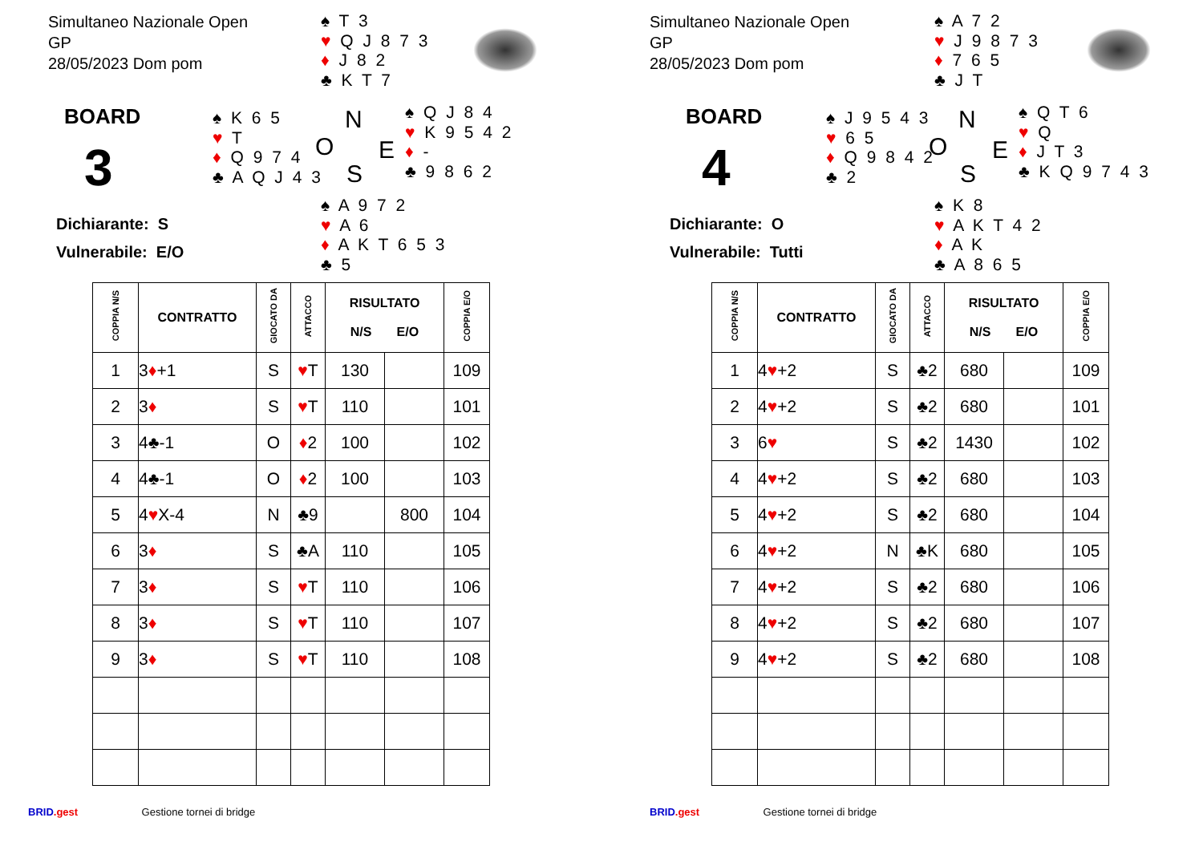Simultaneo Nazionale Open
GP
28/05/2023 Dom pom
♠ T 3
♥ Q J 8 7 3
♦ J 8 2
♣ K T 7
BOARD
3
♠ K 6 5
♥ T
♦ Q 9 7 4
♣ A Q J 4 3
N
O E
S
♠ Q J 8 4
♥ K 9 5 4 2
♦ -
♣ 9 8 6 2
Dichiarante: S
Vulnerabile: E/O
♠ A 9 7 2
♥ A 6
♦ A K T 6 5 3
♣ 5
| COPPIA N/S | CONTRATTO | GIOCATO DA | ATTACCO | RISULTATO N/S E/O | | COPPIA E/O |
| --- | --- | --- | --- | --- | --- | --- |
| 1 | 3 ♦ +1 | S | ♥ T | 130 | | 109 |
| 2 | 3 ♦ | S | ♥ T | 110 | | 101 |
| 3 | 4♣-1 | O | ♦ 2 | 100 | | 102 |
| 4 | 4♣-1 | O | ♦ 2 | 100 | | 103 |
| 5 | 4 ♥ X-4 | N | ♣9 | | 800 | 104 |
| 6 | 3 ♦ | S | ♣A | 110 | | 105 |
| 7 | 3 ♦ | S | ♥ T | 110 | | 106 |
| 8 | 3 ♦ | S | ♥ T | 110 | | 107 |
| 9 | 3 ♦ | S | ♥ T | 110 | | 108 |
BRID.gest Gestione tornei di bridge
Simultaneo Nazionale Open
GP
28/05/2023 Dom pom
♠ A 7 2
♥ J 9 8 7 3
♦ 7 6 5
♣ J T
BOARD
4
♠ J 9 5 4 3
♥ 6 5
♦ Q 9 8 4 2
♣ 2
N
O E
S
♠ Q T 6
♥ Q
♦ J T 3
♣ K Q 9 7 4 3
Dichiarante: O
Vulnerabile: Tutti
♠ K 8
♥ A K T 4 2
♦ A K
♣ A 8 6 5
| COPPIA N/S | CONTRATTO | GIOCATO DA | ATTACCO | RISULTATO N/S E/O | | COPPIA E/O |
| --- | --- | --- | --- | --- | --- | --- |
| 1 | 4 ♥ +2 | S | ♣2 | 680 | | 109 |
| 2 | 4 ♥ +2 | S | ♣2 | 680 | | 101 |
| 3 | 6 ♥ | S | ♣2 | 1430 | | 102 |
| 4 | 4 ♥ +2 | S | ♣2 | 680 | | 103 |
| 5 | 4 ♥ +2 | S | ♣2 | 680 | | 104 |
| 6 | 4 ♥ +2 | N | ♣K | 680 | | 105 |
| 7 | 4 ♥ +2 | S | ♣2 | 680 | | 106 |
| 8 | 4 ♥ +2 | S | ♣2 | 680 | | 107 |
| 9 | 4 ♥ +2 | S | ♣2 | 680 | | 108 |
BRID.gest Gestione tornei di bridge